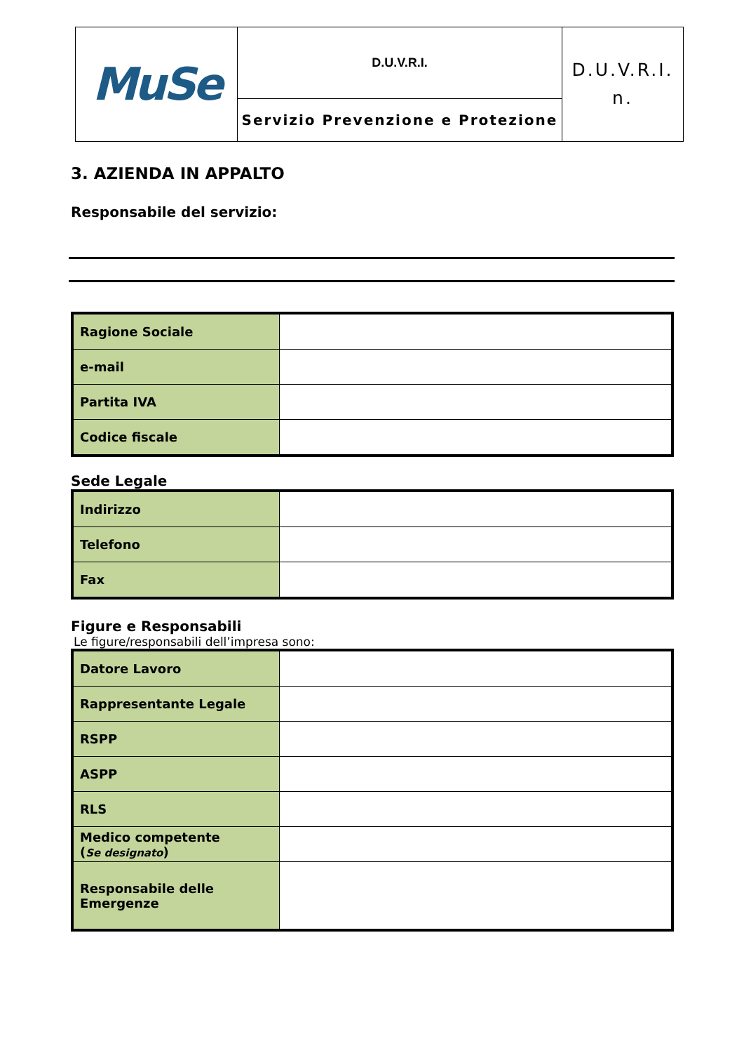| MuSe | D.U.V.R.I. | D.U.V.R.I. n. |
| | Servizio Prevenzione e Protezione | |
3. AZIENDA IN APPALTO
Responsabile del servizio:
| Ragione Sociale | |
| e-mail | |
| Partita IVA | |
| Codice fiscale | |
Sede Legale
| Indirizzo | |
| Telefono | |
| Fax | |
Figure e Responsabili
Le figure/responsabili dell’impresa sono:
| Datore Lavoro | |
| Rappresentante Legale | |
| RSPP | |
| ASPP | |
| RLS | |
| Medico competente ( Se designato ) | |
| Responsabile delle Emergenze | |